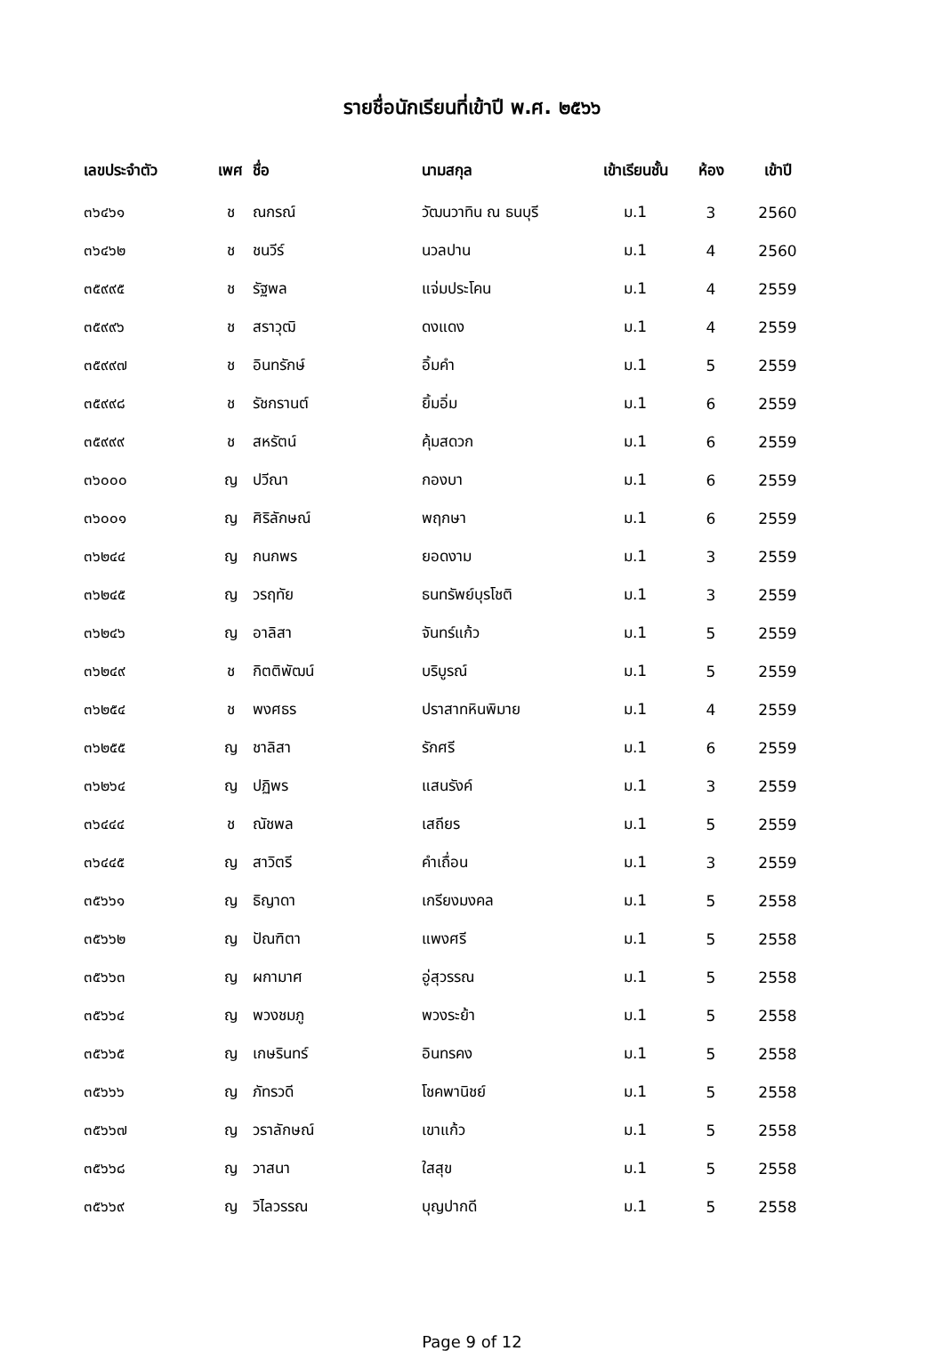รายชื่อนักเรียนที่เข้าปี พ.ศ. ๒๕๖๖
| เลขประจำตัว | เพศ | ชื่อ | นามสกุล | เข้าเรียนชั้น | ห้อง | เข้าปี |
| --- | --- | --- | --- | --- | --- | --- |
| ๓๖๔๖๑ | ช | ณกรณ์ | วัฒนวาทิน ณ ธนบุรี | ม.1 | 3 | 2560 |
| ๓๖๔๖๒ | ช | ชนวีร์ | นวลปาน | ม.1 | 4 | 2560 |
| ๓๕๙๙๕ | ช | รัฐพล | แจ่มประโคน | ม.1 | 4 | 2559 |
| ๓๕๙๙๖ | ช | สราวุฒิ | ดงแดง | ม.1 | 4 | 2559 |
| ๓๕๙๙๗ | ช | อินทรักษ์ | อิ้มคำ | ม.1 | 5 | 2559 |
| ๓๕๙๙๘ | ช | รัชกรานต์ | ยิ้มอิ่ม | ม.1 | 6 | 2559 |
| ๓๕๙๙๙ | ช | สหรัตน์ | คุ้มสดวก | ม.1 | 6 | 2559 |
| ๓๖๐๐๐ | ญ | ปวีณา | กองบา | ม.1 | 6 | 2559 |
| ๓๖๐๐๑ | ญ | ศิริลักษณ์ | พฤกษา | ม.1 | 6 | 2559 |
| ๓๖๒๔๔ | ญ | กนกพร | ยอดงาม | ม.1 | 3 | 2559 |
| ๓๖๒๔๕ | ญ | วรฤทัย | ธนทรัพย์บุรโชติ | ม.1 | 3 | 2559 |
| ๓๖๒๔๖ | ญ | อาลิสา | จันทร์แก้ว | ม.1 | 5 | 2559 |
| ๓๖๒๔๙ | ช | กิตติพัฒน์ | บริบูรณ์ | ม.1 | 5 | 2559 |
| ๓๖๒๕๔ | ช | พงศธร | ปราสาทหินพิมาย | ม.1 | 4 | 2559 |
| ๓๖๒๕๕ | ญ | ชาลิสา | รักศรี | ม.1 | 6 | 2559 |
| ๓๖๒๖๔ | ญ | ปฏิพร | แสนรังค์ | ม.1 | 3 | 2559 |
| ๓๖๔๔๔ | ช | ณัชพล | เสถียร | ม.1 | 5 | 2559 |
| ๓๖๔๔๕ | ญ | สาวิตรี | คำเถื่อน | ม.1 | 3 | 2559 |
| ๓๕๖๖๑ | ญ | ธิญาดา | เกรียงมงคล | ม.1 | 5 | 2558 |
| ๓๕๖๖๒ | ญ | ปัณฑิตา | แพงศรี | ม.1 | 5 | 2558 |
| ๓๕๖๖๓ | ญ | ผกามาศ | อู่สุวรรณ | ม.1 | 5 | 2558 |
| ๓๕๖๖๔ | ญ | พวงชมภู | พวงระย้า | ม.1 | 5 | 2558 |
| ๓๕๖๖๕ | ญ | เกษรินทร์ | อินทรคง | ม.1 | 5 | 2558 |
| ๓๕๖๖๖ | ญ | ภัทรวดี | โชคพานิชย์ | ม.1 | 5 | 2558 |
| ๓๕๖๖๗ | ญ | วราลักษณ์ | เขาแก้ว | ม.1 | 5 | 2558 |
| ๓๕๖๖๘ | ญ | วาสนา | ใสสุข | ม.1 | 5 | 2558 |
| ๓๕๖๖๙ | ญ | วิไลวรรณ | บุญปากดี | ม.1 | 5 | 2558 |
Page 9 of 12